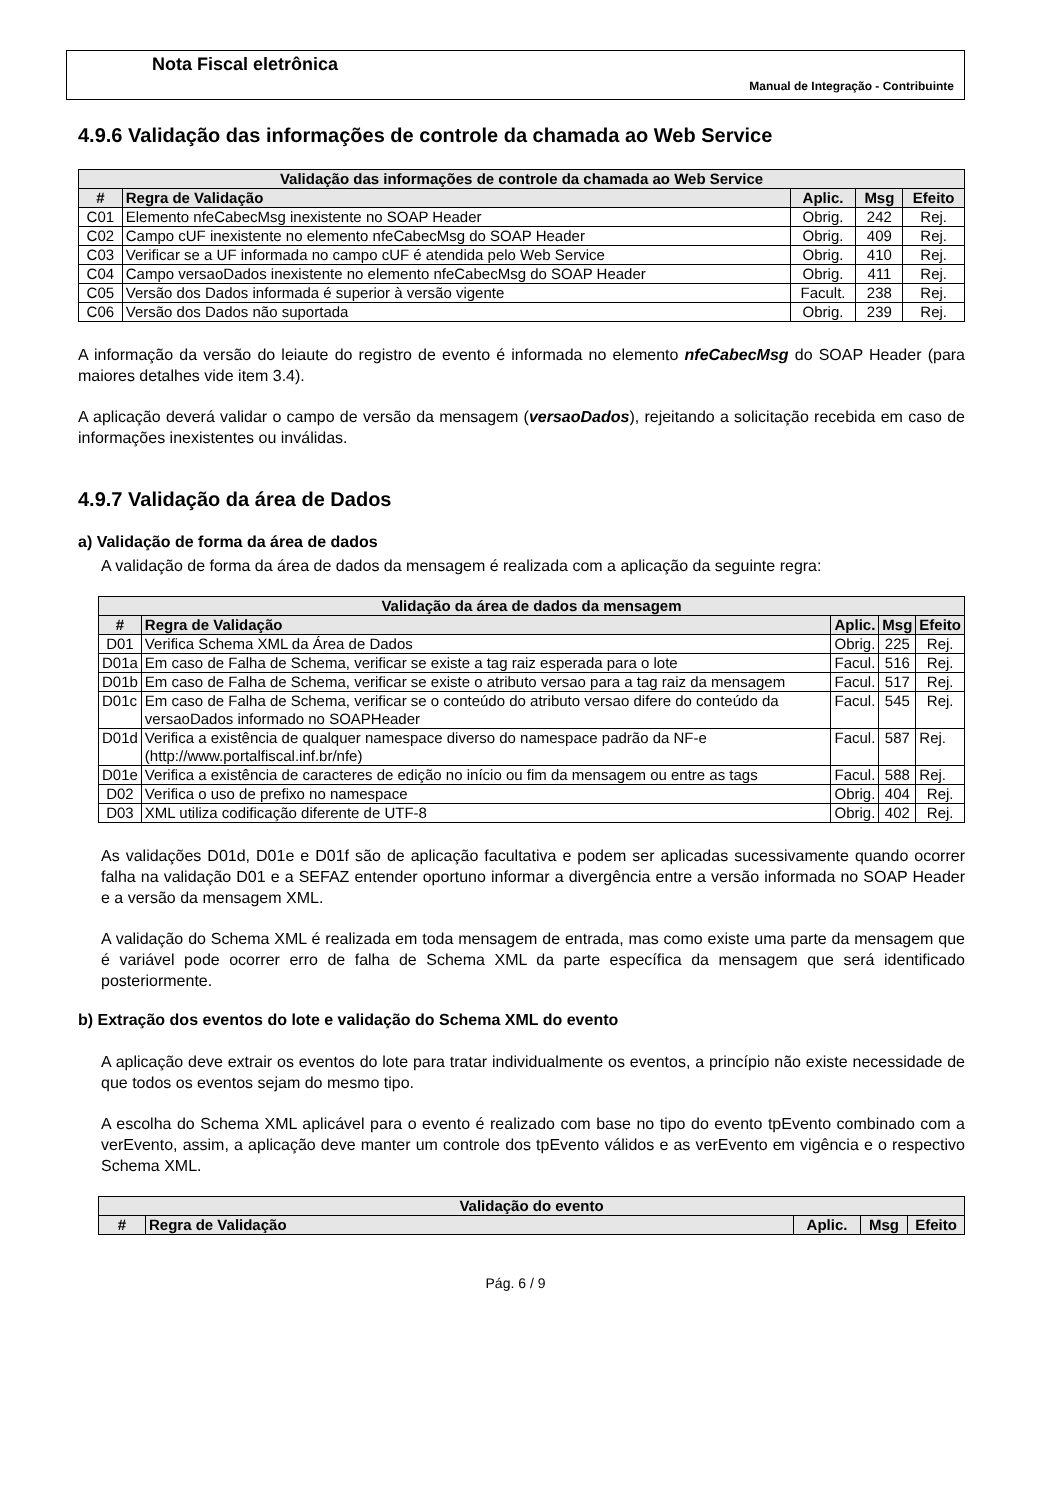Nota Fiscal eletrônica
Manual de Integração - Contribuinte
4.9.6 Validação das informações de controle da chamada ao Web Service
| Validação das informações de controle da chamada ao Web Service | | | | |
| --- | --- | --- | --- | --- |
| # | Regra de Validação | Aplic. | Msg | Efeito |
| C01 | Elemento nfeCabecMsg inexistente no SOAP Header | Obrig. | 242 | Rej. |
| C02 | Campo cUF inexistente no elemento nfeCabecMsg do SOAP Header | Obrig. | 409 | Rej. |
| C03 | Verificar se a UF informada no campo cUF é atendida pelo Web Service | Obrig. | 410 | Rej. |
| C04 | Campo versaoDados inexistente no elemento nfeCabecMsg do SOAP Header | Obrig. | 411 | Rej. |
| C05 | Versão dos Dados informada é superior à versão vigente | Facult. | 238 | Rej. |
| C06 | Versão dos Dados não suportada | Obrig. | 239 | Rej. |
A informação da versão do leiaute do registro de evento é informada no elemento nfeCabecMsg do SOAP Header (para maiores detalhes vide item 3.4).
A aplicação deverá validar o campo de versão da mensagem (versaoDados), rejeitando a solicitação recebida em caso de informações inexistentes ou inválidas.
4.9.7 Validação da área de Dados
a) Validação de forma da área de dados
A validação de forma da área de dados da mensagem é realizada com a aplicação da seguinte regra:
| Validação da área de dados da mensagem | | | | |
| --- | --- | --- | --- | --- |
| # | Regra de Validação | Aplic. | Msg | Efeito |
| D01 | Verifica Schema XML da Área de Dados | Obrig. | 225 | Rej. |
| D01a | Em caso de Falha de Schema, verificar se existe a tag raiz esperada para o lote | Facul. | 516 | Rej. |
| D01b | Em caso de Falha de Schema, verificar se existe o atributo versao para a tag raiz da mensagem | Facul. | 517 | Rej. |
| D01c | Em caso de Falha de Schema, verificar se o conteúdo do atributo versao difere do conteúdo da versaoDados informado no SOAPHeader | Facul. | 545 | Rej. |
| D01d | Verifica a existência de qualquer namespace diverso do namespace padrão da NF-e (http://www.portalfiscal.inf.br/nfe) | Facul. | 587 | Rej. |
| D01e | Verifica a existência de caracteres de edição no início ou fim da mensagem ou entre as tags | Facul. | 588 | Rej. |
| D02 | Verifica o uso de prefixo no namespace | Obrig. | 404 | Rej. |
| D03 | XML utiliza codificação diferente de UTF-8 | Obrig. | 402 | Rej. |
As validações D01d, D01e e D01f são de aplicação facultativa e podem ser aplicadas sucessivamente quando ocorrer falha na validação D01 e a SEFAZ entender oportuno informar a divergência entre a versão informada no SOAP Header e a versão da mensagem XML.
A validação do Schema XML é realizada em toda mensagem de entrada, mas como existe uma parte da mensagem que é variável pode ocorrer erro de falha de Schema XML da parte específica da mensagem que será identificado posteriormente.
b) Extração dos eventos do lote e validação do Schema XML do evento
A aplicação deve extrair os eventos do lote para tratar individualmente os eventos, a princípio não existe necessidade de que todos os eventos sejam do mesmo tipo.
A escolha do Schema XML aplicável para o evento é realizado com base no tipo do evento tpEvento combinado com a verEvento, assim, a aplicação deve manter um controle dos tpEvento válidos e as verEvento em vigência e o respectivo Schema XML.
| Validação do evento | | | | |
| --- | --- | --- | --- | --- |
| # | Regra de Validação | Aplic. | Msg | Efeito |
Pág. 6 / 9